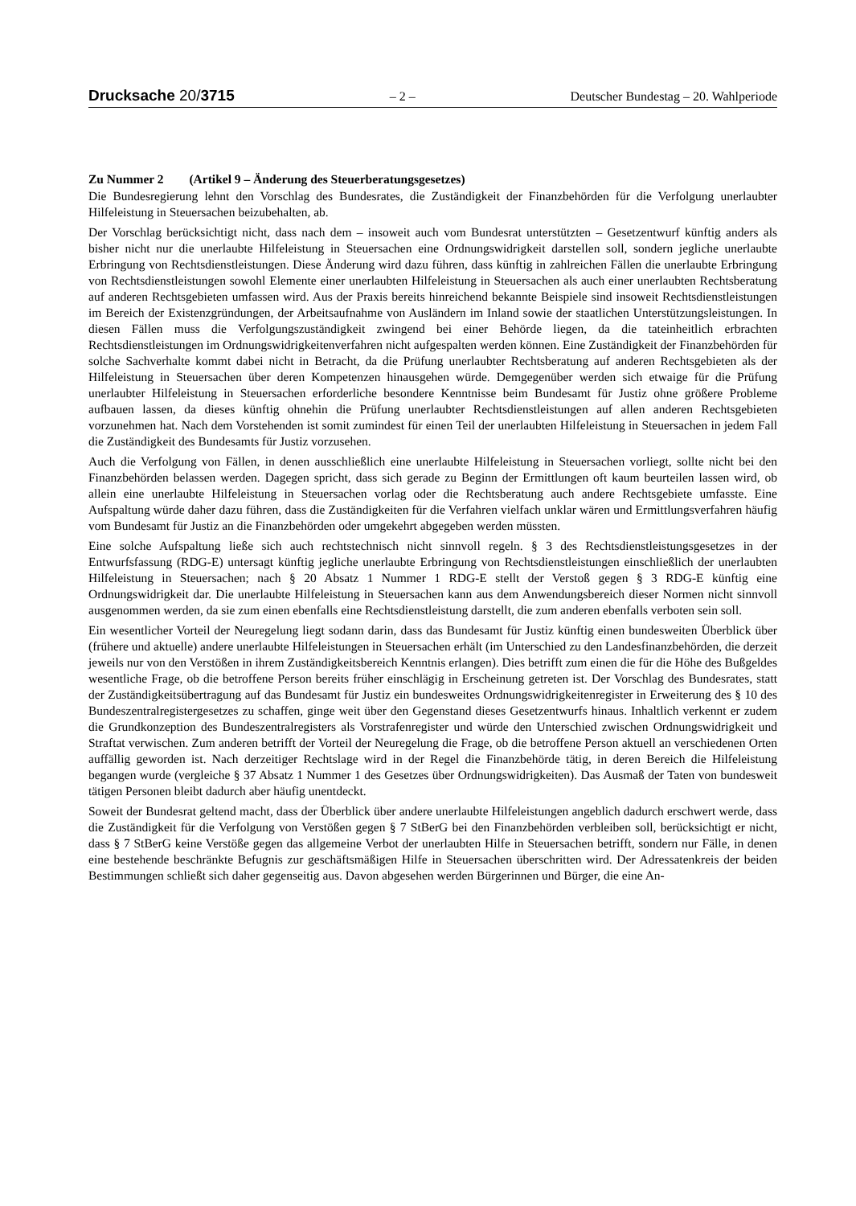Drucksache 20/3715 – 2 – Deutscher Bundestag – 20. Wahlperiode
Zu Nummer 2 (Artikel 9 – Änderung des Steuerberatungsgesetzes)
Die Bundesregierung lehnt den Vorschlag des Bundesrates, die Zuständigkeit der Finanzbehörden für die Verfolgung unerlaubter Hilfeleistung in Steuersachen beizubehalten, ab.
Der Vorschlag berücksichtigt nicht, dass nach dem – insoweit auch vom Bundesrat unterstützten – Gesetzentwurf künftig anders als bisher nicht nur die unerlaubte Hilfeleistung in Steuersachen eine Ordnungswidrigkeit darstellen soll, sondern jegliche unerlaubte Erbringung von Rechtsdienstleistungen. Diese Änderung wird dazu führen, dass künftig in zahlreichen Fällen die unerlaubte Erbringung von Rechtsdienstleistungen sowohl Elemente einer unerlaubten Hilfeleistung in Steuersachen als auch einer unerlaubten Rechtsberatung auf anderen Rechtsgebieten umfassen wird. Aus der Praxis bereits hinreichend bekannte Beispiele sind insoweit Rechtsdienstleistungen im Bereich der Existenzgründungen, der Arbeitsaufnahme von Ausländern im Inland sowie der staatlichen Unterstützungsleistungen. In diesen Fällen muss die Verfolgungszuständigkeit zwingend bei einer Behörde liegen, da die tateinheitlich erbrachten Rechtsdienstleistungen im Ordnungswidrigkeitenverfahren nicht aufgespalten werden können. Eine Zuständigkeit der Finanzbehörden für solche Sachverhalte kommt dabei nicht in Betracht, da die Prüfung unerlaubter Rechtsberatung auf anderen Rechtsgebieten als der Hilfeleistung in Steuersachen über deren Kompetenzen hinausgehen würde. Demgegenüber werden sich etwaige für die Prüfung unerlaubter Hilfeleistung in Steuersachen erforderliche besondere Kenntnisse beim Bundesamt für Justiz ohne größere Probleme aufbauen lassen, da dieses künftig ohnehin die Prüfung unerlaubter Rechtsdienstleistungen auf allen anderen Rechtsgebieten vorzunehmen hat. Nach dem Vorstehenden ist somit zumindest für einen Teil der unerlaubten Hilfeleistung in Steuersachen in jedem Fall die Zuständigkeit des Bundesamts für Justiz vorzusehen.
Auch die Verfolgung von Fällen, in denen ausschließlich eine unerlaubte Hilfeleistung in Steuersachen vorliegt, sollte nicht bei den Finanzbehörden belassen werden. Dagegen spricht, dass sich gerade zu Beginn der Ermittlungen oft kaum beurteilen lassen wird, ob allein eine unerlaubte Hilfeleistung in Steuersachen vorlag oder die Rechtsberatung auch andere Rechtsgebiete umfasste. Eine Aufspaltung würde daher dazu führen, dass die Zuständigkeiten für die Verfahren vielfach unklar wären und Ermittlungsverfahren häufig vom Bundesamt für Justiz an die Finanzbehörden oder umgekehrt abgegeben werden müssten.
Eine solche Aufspaltung ließe sich auch rechtstechnisch nicht sinnvoll regeln. § 3 des Rechtsdienstleistungsgesetzes in der Entwurfsfassung (RDG-E) untersagt künftig jegliche unerlaubte Erbringung von Rechtsdienstleistungen einschließlich der unerlaubten Hilfeleistung in Steuersachen; nach § 20 Absatz 1 Nummer 1 RDG-E stellt der Verstoß gegen § 3 RDG-E künftig eine Ordnungswidrigkeit dar. Die unerlaubte Hilfeleistung in Steuersachen kann aus dem Anwendungsbereich dieser Normen nicht sinnvoll ausgenommen werden, da sie zum einen ebenfalls eine Rechtsdienstleistung darstellt, die zum anderen ebenfalls verboten sein soll.
Ein wesentlicher Vorteil der Neuregelung liegt sodann darin, dass das Bundesamt für Justiz künftig einen bundesweiten Überblick über (frühere und aktuelle) andere unerlaubte Hilfeleistungen in Steuersachen erhält (im Unterschied zu den Landesfinanzbehörden, die derzeit jeweils nur von den Verstößen in ihrem Zuständigkeitsbereich Kenntnis erlangen). Dies betrifft zum einen die für die Höhe des Bußgeldes wesentliche Frage, ob die betroffene Person bereits früher einschlägig in Erscheinung getreten ist. Der Vorschlag des Bundesrates, statt der Zuständigkeitsübertragung auf das Bundesamt für Justiz ein bundesweites Ordnungswidrigkeitenregister in Erweiterung des § 10 des Bundeszentralregistergesetzes zu schaffen, ginge weit über den Gegenstand dieses Gesetzentwurfs hinaus. Inhaltlich verkennt er zudem die Grundkonzeption des Bundeszentralregisters als Vorstrafenregister und würde den Unterschied zwischen Ordnungswidrigkeit und Straftat verwischen. Zum anderen betrifft der Vorteil der Neuregelung die Frage, ob die betroffene Person aktuell an verschiedenen Orten auffällig geworden ist. Nach derzeitiger Rechtslage wird in der Regel die Finanzbehörde tätig, in deren Bereich die Hilfeleistung begangen wurde (vergleiche § 37 Absatz 1 Nummer 1 des Gesetzes über Ordnungswidrigkeiten). Das Ausmaß der Taten von bundesweit tätigen Personen bleibt dadurch aber häufig unentdeckt.
Soweit der Bundesrat geltend macht, dass der Überblick über andere unerlaubte Hilfeleistungen angeblich dadurch erschwert werde, dass die Zuständigkeit für die Verfolgung von Verstößen gegen § 7 StBerG bei den Finanzbehörden verbleiben soll, berücksichtigt er nicht, dass § 7 StBerG keine Verstöße gegen das allgemeine Verbot der unerlaubten Hilfe in Steuersachen betrifft, sondern nur Fälle, in denen eine bestehende beschränkte Befugnis zur geschäftsmäßigen Hilfe in Steuersachen überschritten wird. Der Adressatenkreis der beiden Bestimmungen schließt sich daher gegenseitig aus. Davon abgesehen werden Bürgerinnen und Bürger, die eine An-